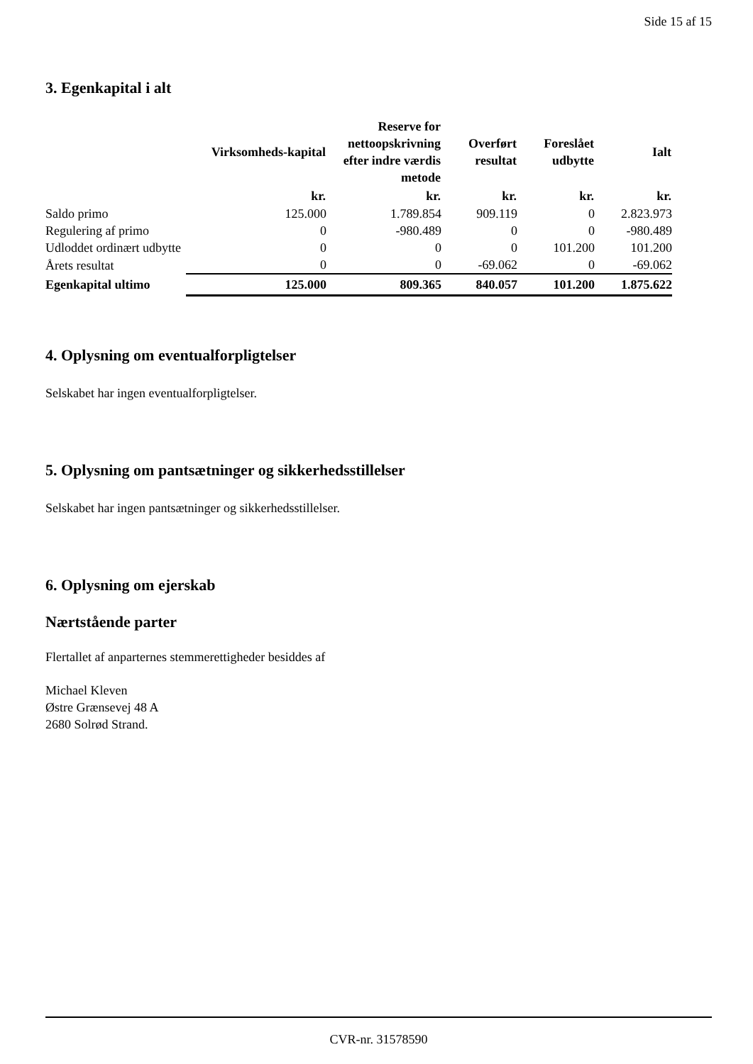Side 15 af 15
3. Egenkapital i alt
| | Virksomheds-kapital | Reserve for nettoopskrivning efter indre værdis metode | Overført resultat | Foreslået udbytte | Ialt |
| --- | --- | --- | --- | --- | --- |
| | kr. | kr. | kr. | kr. | kr. |
| Saldo primo | 125.000 | 1.789.854 | 909.119 | 0 | 2.823.973 |
| Regulering af primo | 0 | -980.489 | 0 | 0 | -980.489 |
| Udloddet ordinært udbytte | 0 | 0 | 0 | 101.200 | 101.200 |
| Årets resultat | 0 | 0 | -69.062 | 0 | -69.062 |
| Egenkapital ultimo | 125.000 | 809.365 | 840.057 | 101.200 | 1.875.622 |
4. Oplysning om eventualforpligtelser
Selskabet har ingen eventualforpligtelser.
5. Oplysning om pantsætninger og sikkerhedsstillelser
Selskabet har ingen pantsætninger og sikkerhedsstillelser.
6. Oplysning om ejerskab
Nærtstående parter
Flertallet af anparternes stemmerettigheder besiddes af
Michael Kleven
Østre Grænsevej 48 A
2680 Solrød Strand.
CVR-nr. 31578590